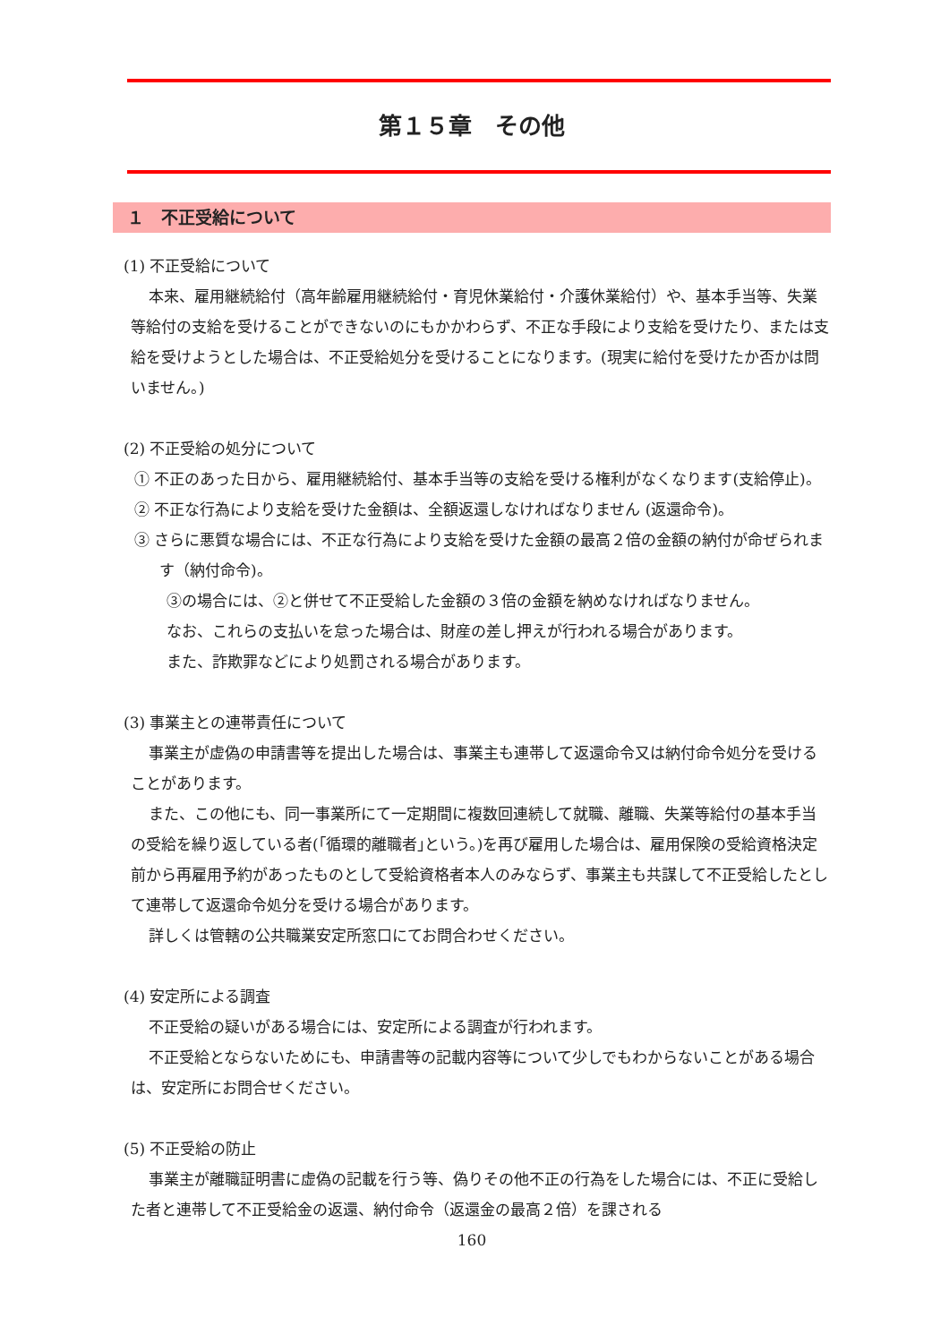第１５章　その他
１　不正受給について
(1) 不正受給について
本来、雇用継続給付（高年齢雇用継続給付・育児休業給付・介護休業給付）や、基本手当等、失業等給付の支給を受けることができないのにもかかわらず、不正な手段により支給を受けたり、または支給を受けようとした場合は、不正受給処分を受けることになります。(現実に給付を受けたか否かは問いません。)
(2) 不正受給の処分について
① 不正のあった日から、雇用継続給付、基本手当等の支給を受ける権利がなくなります(支給停止)。
② 不正な行為により支給を受けた金額は、全額返還しなければなりません (返還命令)。
③ さらに悪質な場合には、不正な行為により支給を受けた金額の最高２倍の金額の納付が命ぜられます（納付命令)。
③の場合には、②と併せて不正受給した金額の３倍の金額を納めなければなりません。
なお、これらの支払いを怠った場合は、財産の差し押えが行われる場合があります。
また、詐欺罪などにより処罰される場合があります。
(3) 事業主との連帯責任について
事業主が虚偽の申請書等を提出した場合は、事業主も連帯して返還命令又は納付命令処分を受けることがあります。
また、この他にも、同一事業所にて一定期間に複数回連続して就職、離職、失業等給付の基本手当の受給を繰り返している者(｢循環的離職者｣という。)を再び雇用した場合は、雇用保険の受給資格決定前から再雇用予約があったものとして受給資格者本人のみならず、事業主も共謀して不正受給したとして連帯して返還命令処分を受ける場合があります。
詳しくは管轄の公共職業安定所窓口にてお問合わせください。
(4) 安定所による調査
不正受給の疑いがある場合には、安定所による調査が行われます。
不正受給とならないためにも、申請書等の記載内容等について少しでもわからないことがある場合は、安定所にお問合せください。
(5) 不正受給の防止
事業主が離職証明書に虚偽の記載を行う等、偽りその他不正の行為をした場合には、不正に受給した者と連帯して不正受給金の返還、納付命令（返還金の最高２倍）を課される
160